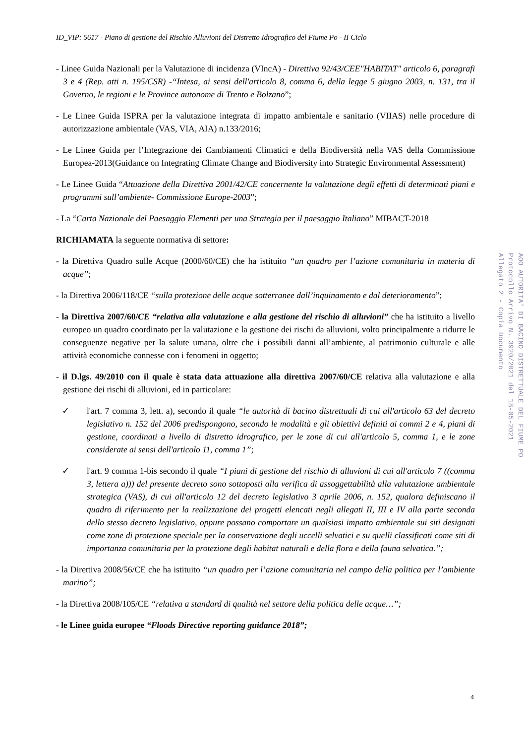ID_VIP: 5617 - Piano di gestione del Rischio Alluvioni del Distretto Idrografico del Fiume Po - II Ciclo
- Linee Guida Nazionali per la Valutazione di incidenza (VIncA) - Direttiva 92/43/CEE"HABITAT" articolo 6, paragrafi 3 e 4 (Rep. atti n. 195/CSR) -“Intesa, ai sensi dell'articolo 8, comma 6, della legge 5 giugno 2003, n. 131, tra il Governo, le regioni e le Province autonome di Trento e Bolzano”;
- Le Linee Guida ISPRA per la valutazione integrata di impatto ambientale e sanitario (VIIAS) nelle procedure di autorizzazione ambientale (VAS, VIA, AIA) n.133/2016;
- Le Linee Guida per l’Integrazione dei Cambiamenti Climatici e della Biodiversità nella VAS della Commissione Europea-2013(Guidance on Integrating Climate Change and Biodiversity into Strategic Environmental Assessment)
- Le Linee Guida “Attuazione della Direttiva 2001/42/CE concernente la valutazione degli effetti di determinati piani e programmi sull’ambiente- Commissione Europe-2003”;
- La “Carta Nazionale del Paesaggio Elementi per una Strategia per il paesaggio Italiano” MIBACT-2018
RICHIAMATA la seguente normativa di settore:
- la Direttiva Quadro sulle Acque (2000/60/CE) che ha istituito “un quadro per l’azione comunitaria in materia di acque”;
- la Direttiva 2006/118/CE “sulla protezione delle acque sotterranee dall’inquinamento e dal deterioramento”;
- la Direttiva 2007/60/CE “relativa alla valutazione e alla gestione del rischio di alluvioni” che ha istituito a livello europeo un quadro coordinato per la valutazione e la gestione dei rischi da alluvioni, volto principalmente a ridurre le conseguenze negative per la salute umana, oltre che i possibili danni all’ambiente, al patrimonio culturale e alle attività economiche connesse con i fenomeni in oggetto;
- il D.lgs. 49/2010 con il quale è stata data attuazione alla direttiva 2007/60/CE relativa alla valutazione e alla gestione dei rischi di alluvioni, ed in particolare:
✓ l'art. 7 comma 3, lett. a), secondo il quale “le autorità di bacino distrettuali di cui all'articolo 63 del decreto legislativo n. 152 del 2006 predispongono, secondo le modalità e gli obiettivi definiti ai commi 2 e 4, piani di gestione, coordinati a livello di distretto idrografico, per le zone di cui all'articolo 5, comma 1, e le zone considerate ai sensi dell'articolo 11, comma 1”;
✓ l'art. 9 comma 1-bis secondo il quale “I piani di gestione del rischio di alluvioni di cui all'articolo 7 ((comma 3, lettera a))) del presente decreto sono sottoposti alla verifica di assoggettabilità alla valutazione ambientale strategica (VAS), di cui all'articolo 12 del decreto legislativo 3 aprile 2006, n. 152, qualora definiscano il quadro di riferimento per la realizzazione dei progetti elencati negli allegati II, III e IV alla parte seconda dello stesso decreto legislativo, oppure possano comportare un qualsiasi impatto ambientale sui siti designati come zone di protezione speciale per la conservazione degli uccelli selvatici e su quelli classificati come siti di importanza comunitaria per la protezione degli habitat naturali e della flora e della fauna selvatica.”;
- la Direttiva 2008/56/CE che ha istituito “un quadro per l’azione comunitaria nel campo della politica per l’ambiente marino”;
- la Direttiva 2008/105/CE “relativa a standard di qualità nel settore della politica delle acque…”;
- le Linee guida europee “Floods Directive reporting guidance 2018”;
AOO AUTORITA' DI BACINO DISTRETTUALE DEL FIUME PO
Protocollo Arrivo N. 3920/2021 del 18-05-2021
Allegato 2 - Copia Documento
4